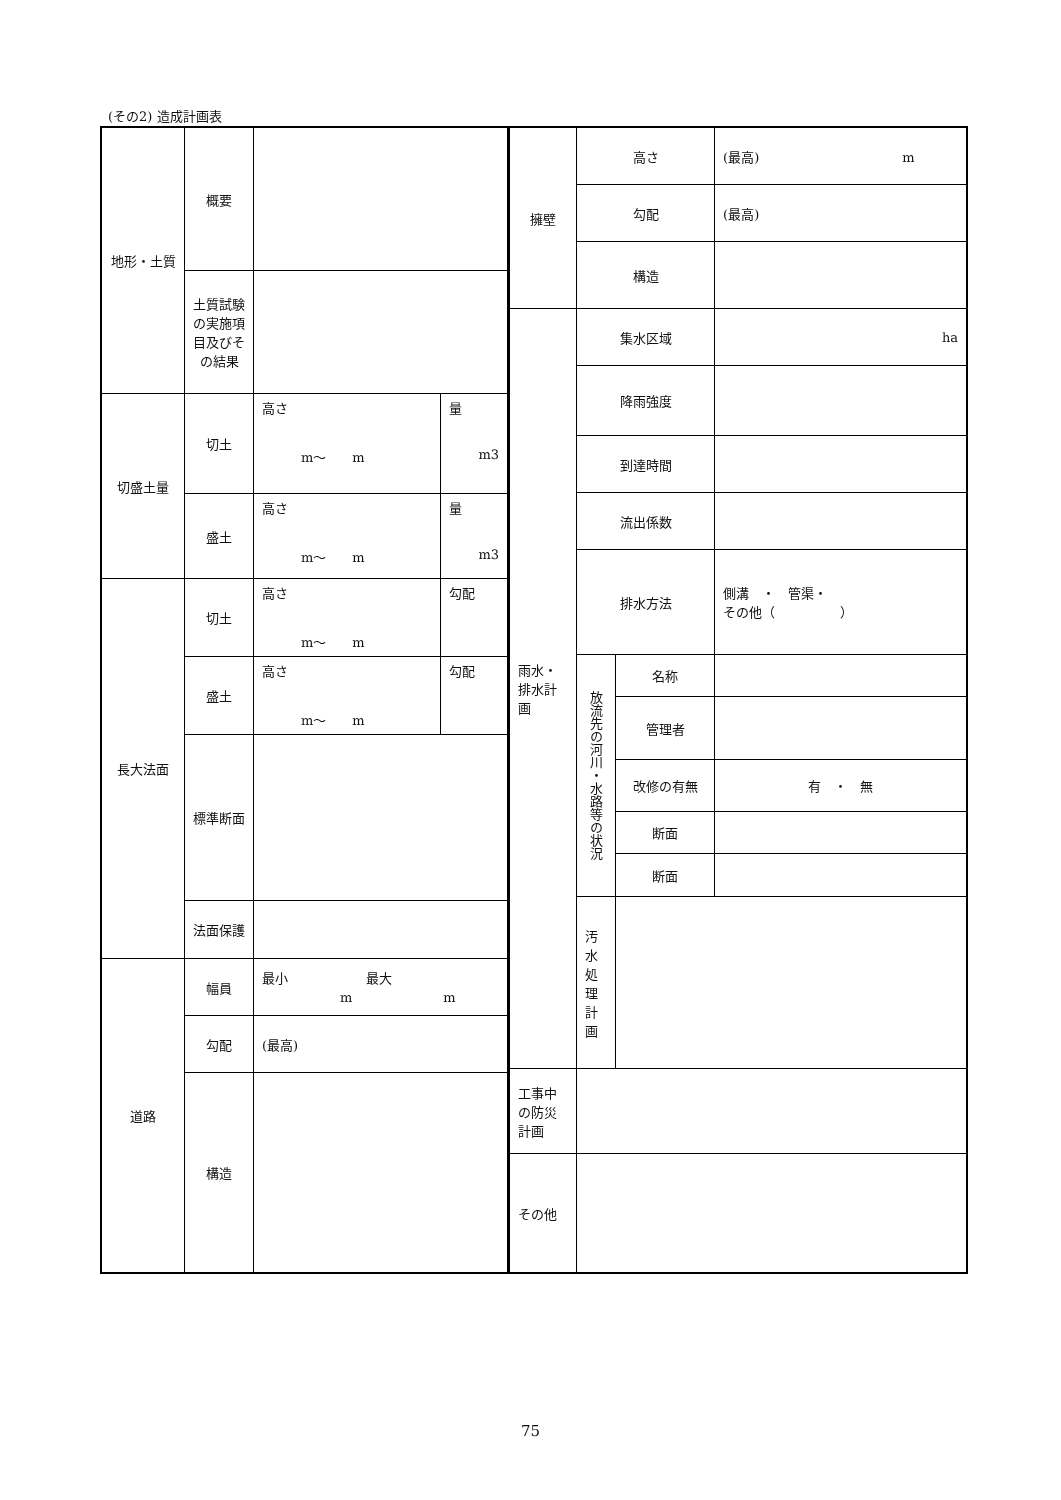(その2) 造成計画表
| 地形・土質 | 概要 | | |
| | 土質試験の実施項目及びその結果 | | |
| 切盛土量 | 切土 | 高さ m〜 m | 量 m3 |
| | 盛土 | 高さ m〜 m | 量 m3 |
| 長大法面 | 切土 | 高さ m〜 m | 勾配 |
| | 盛土 | 高さ m〜 m | 勾配 |
| | 標準断面 | | |
| | 法面保護 | | |
| 道路 | 幅員 | 最小 最大 m m | |
| | 勾配 | (最高) | |
| | 構造 | | |
| 擁壁 | 高さ | | (最高) m |
| | 勾配 | | (最高) |
| | 構造 | | |
| 雨水・排水計画 | 集水区域 | | ha |
| | 降雨強度 | | |
| | 到達時間 | | |
| | 流出係数 | | |
| | 排水方法 | | 側溝 ・ 管渠・ その他（ ） |
| | 放流先の河川・水路等の状況 | 名称 | |
| | | 管理者 | |
| | | 改修の有無 | 有 ・ 無 |
| | | 断面 | |
| | | 断面 | |
| | 汚水処理計画 | | |
| 工事中の防災計画 | | | |
| その他 | | | |
75